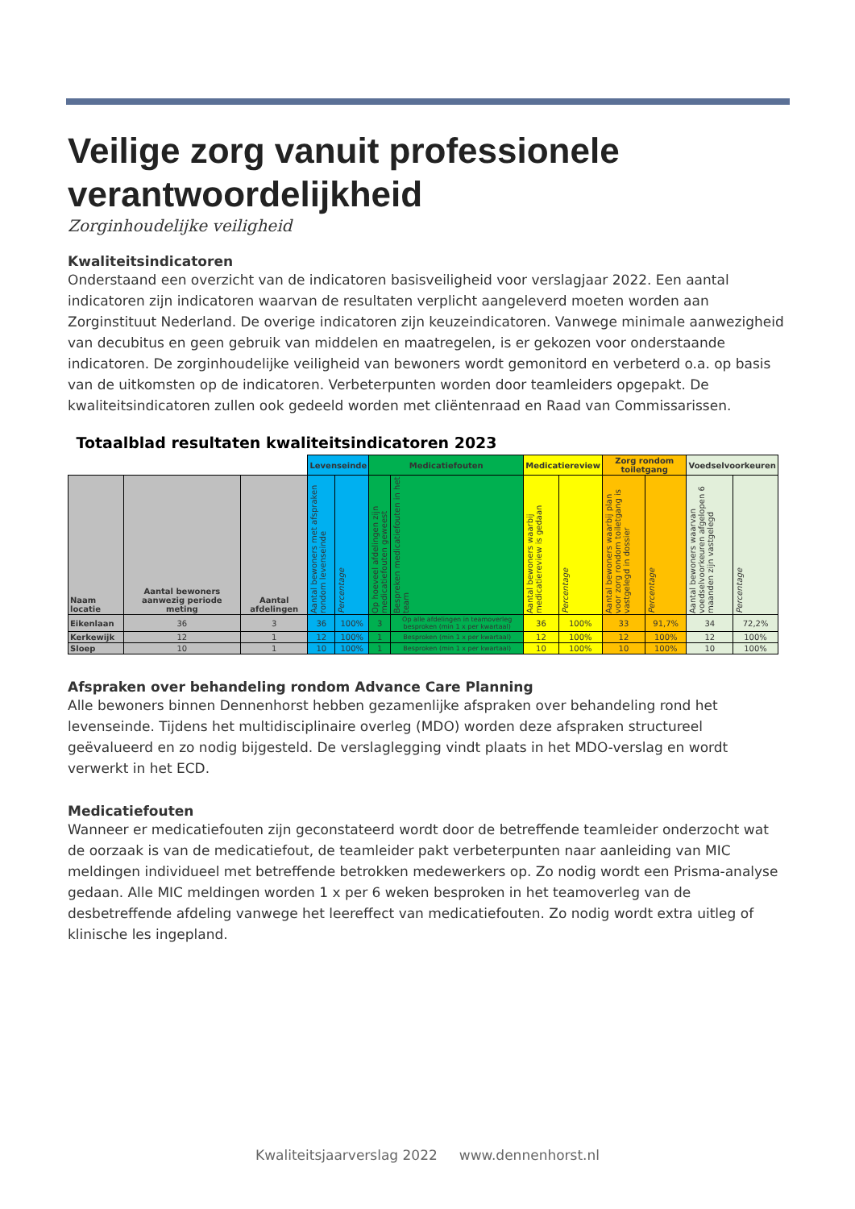Veilige zorg vanuit professionele verantwoordelijkheid
Zorginhoudelijke veiligheid
Kwaliteitsindicatoren
Onderstaand een overzicht van de indicatoren basisveiligheid voor verslagjaar 2022. Een aantal indicatoren zijn indicatoren waarvan de resultaten verplicht aangeleverd moeten worden aan Zorginstituut Nederland. De overige indicatoren zijn keuzeindicatoren. Vanwege minimale aanwezigheid van decubitus en geen gebruik van middelen en maatregelen, is er gekozen voor onderstaande indicatoren. De zorginhoudelijke veiligheid van bewoners wordt gemonitord en verbeterd o.a. op basis van de uitkomsten op de indicatoren. Verbeterpunten worden door teamleiders opgepakt. De kwaliteitsindicatoren zullen ook gedeeld worden met cliëntenraad en Raad van Commissarissen.
| Totaalblad resultaten kwaliteitsindicatoren 2023 | | | | | | | | | | | | |
| --- | --- | --- | --- | --- | --- | --- | --- | --- | --- | --- | --- | --- |
| | | | Levenseinde | | Medicatiefouten | | Medicatiereview | | Zorg rondom toiletgang | | Voedselvoorkeuren | |
| Naam locatie | Aantal bewoners aanwezig periode meting | Aantal afdelingen | Aantal bewoners met afspraken rondom levenseinde | Percentage | Op hoeveel afdelingen zijn medicatiefouten geweest | Bespreken medicatiefouten in het team | Aantal bewoners waarbij medicatiereview is gedaan | Percentage | Aantal bewoners waarbij plan voor zorg rondom toiletgang is vastgelegd in dossier | Percentage | Aantal bewoners waarvan voedselvoorkeuren afgelopen 6 maanden zijn vastgelegd | Percentage |
| Eikenlaan | 36 | 3 | 36 | 100% | 3 | Op alle afdelingen in teamoverleg besproken (min 1 x per kwartaal) | 36 | 100% | 33 | 91,7% | 34 | 72,2% |
| Kerkewijk | 12 | 1 | 12 | 100% | 1 | Besproken (min 1 x per kwartaal) | 12 | 100% | 12 | 100% | 12 | 100% |
| Sloep | 10 | 1 | 10 | 100% | 1 | Besproken (min 1 x per kwartaal) | 10 | 100% | 10 | 100% | 10 | 100% |
Afspraken over behandeling rondom Advance Care Planning
Alle bewoners binnen Dennenhorst hebben gezamenlijke afspraken over behandeling rond het levenseinde. Tijdens het multidisciplinaire overleg (MDO) worden deze afspraken structureel geëvalueerd en zo nodig bijgesteld. De verslaglegging vindt plaats in het MDO-verslag en wordt verwerkt in het ECD.
Medicatiefouten
Wanneer er medicatiefouten zijn geconstateerd wordt door de betreffende teamleider onderzocht wat de oorzaak is van de medicatiefout, de teamleider pakt verbeterpunten naar aanleiding van MIC meldingen individueel met betreffende betrokken medewerkers op. Zo nodig wordt een Prisma-analyse gedaan. Alle MIC meldingen worden 1 x per 6 weken besproken in het teamoverleg van de desbetreffende afdeling vanwege het leereffect van medicatiefouten. Zo nodig wordt extra uitleg of klinische les ingepland.
Kwaliteitsjaarverslag 2022 www.dennenhorst.nl